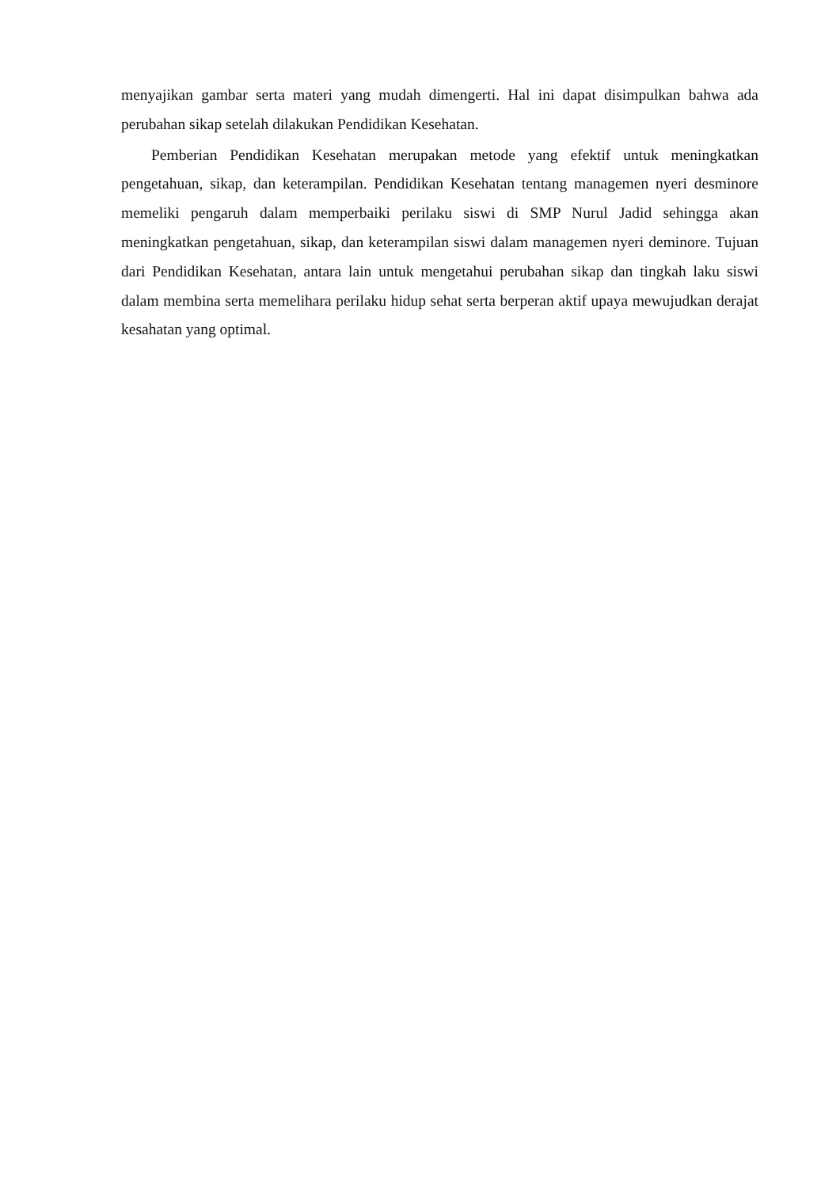menyajikan gambar serta materi yang mudah dimengerti. Hal ini dapat disimpulkan bahwa ada perubahan sikap setelah dilakukan Pendidikan Kesehatan.
Pemberian Pendidikan Kesehatan merupakan metode yang efektif untuk meningkatkan pengetahuan, sikap, dan keterampilan. Pendidikan Kesehatan tentang managemen nyeri desminore memeliki pengaruh dalam memperbaiki perilaku siswi di SMP Nurul Jadid sehingga akan meningkatkan pengetahuan, sikap, dan keterampilan siswi dalam managemen nyeri deminore. Tujuan dari Pendidikan Kesehatan, antara lain untuk mengetahui perubahan sikap dan tingkah laku siswi dalam membina serta memelihara perilaku hidup sehat serta berperan aktif upaya mewujudkan derajat kesahatan yang optimal.